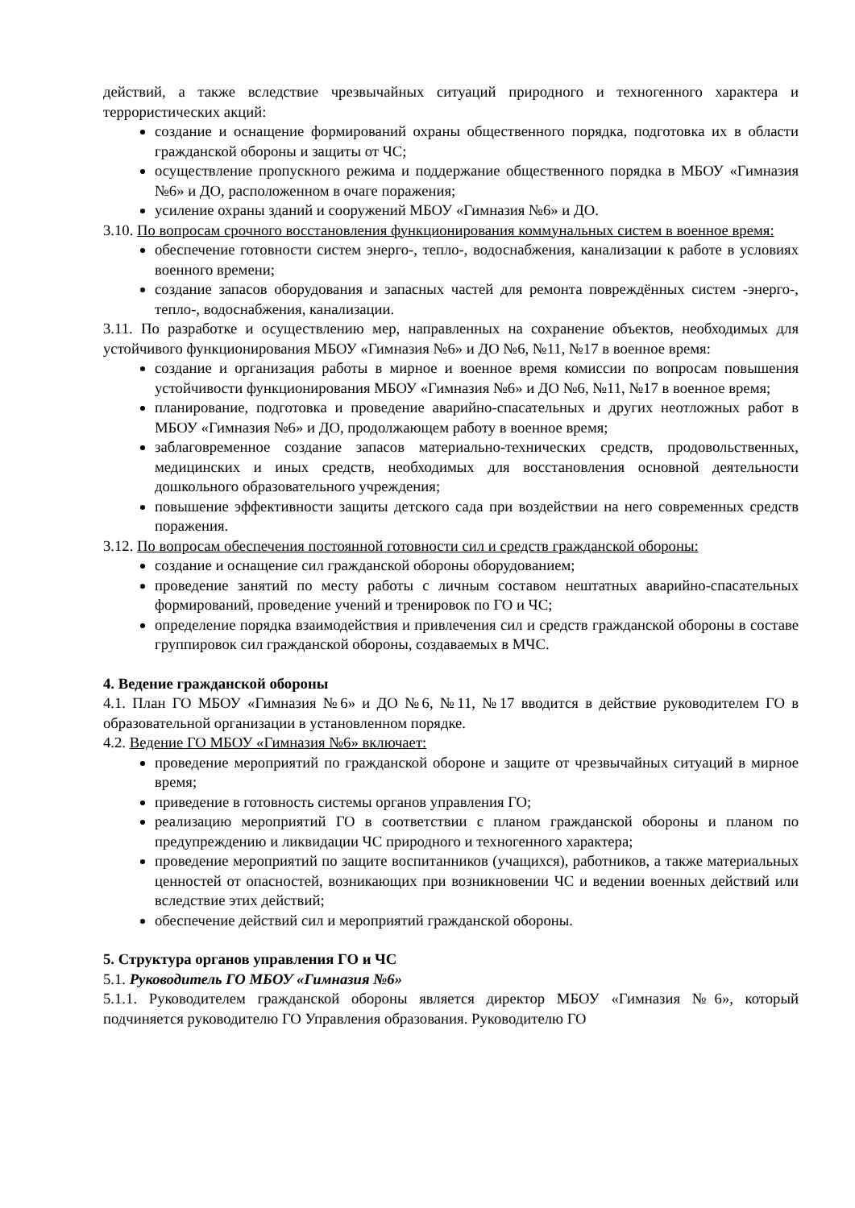действий, а также вследствие чрезвычайных ситуаций природного и техногенного характера и террористических акций:
создание и оснащение формирований охраны общественного порядка, подготовка их в области гражданской обороны и защиты от ЧС;
осуществление пропускного режима и поддержание общественного порядка в МБОУ «Гимназия №6» и ДО, расположенном в очаге поражения;
усиление охраны зданий и сооружений МБОУ «Гимназия №6» и ДО.
3.10. По вопросам срочного восстановления функционирования коммунальных систем в военное время:
обеспечение готовности систем энерго-, тепло-, водоснабжения, канализации к работе в условиях военного времени;
создание запасов оборудования и запасных частей для ремонта повреждённых систем -энерго-, тепло-, водоснабжения, канализации.
3.11. По разработке и осуществлению мер, направленных на сохранение объектов, необходимых для устойчивого функционирования МБОУ «Гимназия №6» и ДО №6, №11, №17 в военное время:
создание и организация работы в мирное и военное время комиссии по вопросам повышения устойчивости функционирования МБОУ «Гимназия №6» и ДО №6, №11, №17 в военное время;
планирование, подготовка и проведение аварийно-спасательных и других неотложных работ в МБОУ «Гимназия №6» и ДО, продолжающем работу в военное время;
заблаговременное создание запасов материально-технических средств, продовольственных, медицинских и иных средств, необходимых для восстановления основной деятельности дошкольного образовательного учреждения;
повышение эффективности защиты детского сада при воздействии на него современных средств поражения.
3.12. По вопросам обеспечения постоянной готовности сил и средств гражданской обороны:
создание и оснащение сил гражданской обороны оборудованием;
проведение занятий по месту работы с личным составом нештатных аварийно-спасательных формирований, проведение учений и тренировок по ГО и ЧС;
определение порядка взаимодействия и привлечения сил и средств гражданской обороны в составе группировок сил гражданской обороны, создаваемых в МЧС.
4. Ведение гражданской обороны
4.1. План ГО МБОУ «Гимназия №6» и ДО №6, №11, №17 вводится в действие руководителем ГО в образовательной организации в установленном порядке.
4.2. Ведение ГО МБОУ «Гимназия №6» включает:
проведение мероприятий по гражданской обороне и защите от чрезвычайных ситуаций в мирное время;
приведение в готовность системы органов управления ГО;
реализацию мероприятий ГО в соответствии с планом гражданской обороны и планом по предупреждению и ликвидации ЧС природного и техногенного характера;
проведение мероприятий по защите воспитанников (учащихся), работников, а также материальных ценностей от опасностей, возникающих при возникновении ЧС и ведении военных действий или вследствие этих действий;
обеспечение действий сил и мероприятий гражданской обороны.
5. Структура органов управления ГО и ЧС
5.1. Руководитель ГО МБОУ «Гимназия №6»
5.1.1. Руководителем гражданской обороны является директор МБОУ «Гимназия №6», который подчиняется руководителю ГО Управления образования. Руководителю ГО